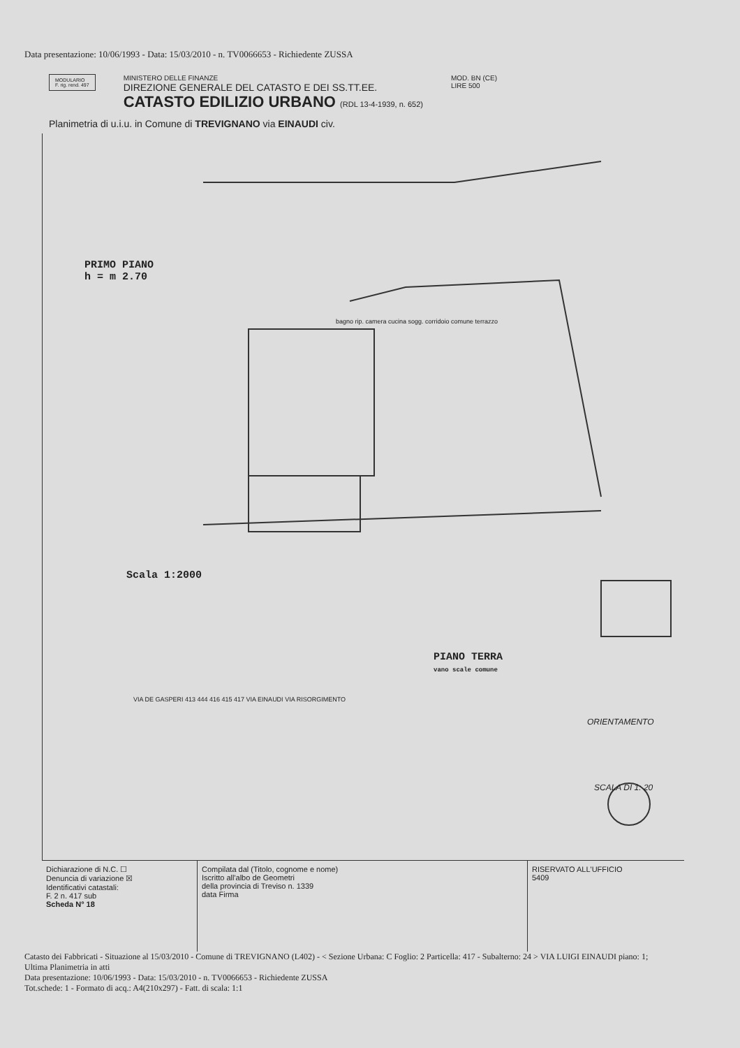Data presentazione: 10/06/1993 - Data: 15/03/2010 - n. TV0066653 - Richiedente ZUSSA
MODULARIO
F. rig. rend. 497
MINISTERO DELLE FINANZE
DIREZIONE GENERALE DEL CATASTO E DEI SS.TT.EE.
CATASTO EDILIZIO URBANO (RDL 13-4-1939, n. 652)
MOD. BN (CE)
LIRE 500
Planimetria di u.i.u. in Comune di TREVIGNANO via EINAUDI civ.
PRIMO PIANO
h = m 2.70
bagno rip. camera cucina sogg. corridoio comune terrazzo
Scala 1:2000
PIANO TERRA
vano scale comune
VIA DE GASPERI 413 444 416 415 417 VIA EINAUDI VIA RISORGIMENTO
ORIENTAMENTO
SCALA DI 1: 20
Dichiarazione di N.C. ☐
Denuncia di variazione ☒
Identificativi catastali:
F. 2 n. 417 sub
Scheda N° 18
Compilata dal (Titolo, cognome e nome)
Iscritto all'albo de Geometri
della provincia di Treviso n. 1339
data Firma
RISERVATO ALL'UFFICIO
5409
Catasto dei Fabbricati - Situazione al 15/03/2010 - Comune di TREVIGNANO (L402) - < Sezione Urbana: C Foglio: 2 Particella: 417 - Subalterno: 24 > VIA LUIGI EINAUDI piano: 1;
Ultima Planimetria in atti
Data presentazione: 10/06/1993 - Data: 15/03/2010 - n. TV0066653 - Richiedente ZUSSA
Tot.schede: 1 - Formato di acq.: A4(210x297) - Fatt. di scala: 1:1